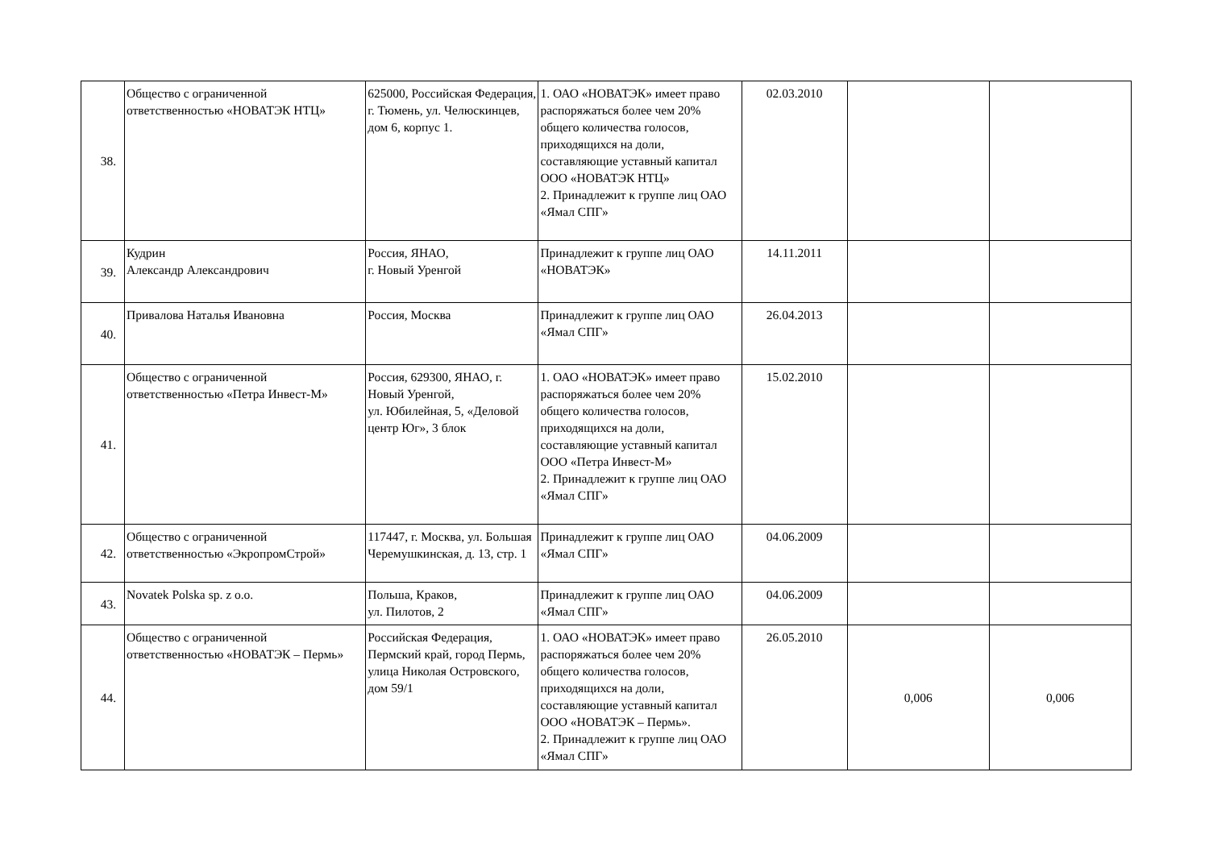| 38. | Общество с ограниченной ответственностью «НОВАТЭК НТЦ» | 625000, Российская Федерация, г. Тюмень, ул. Челюскинцев, дом 6, корпус 1. | 1. ОАО «НОВАТЭК» имеет право распоряжаться более чем 20% общего количества голосов, приходящихся на доли, составляющие уставный капитал ООО «НОВАТЭК НТЦ» 2. Принадлежит к группе лиц ОАО «Ямал СПГ» | 02.03.2010 | | |
| 39. | Кудрин Александр Александрович | Россия, ЯНАО, г. Новый Уренгой | Принадлежит к группе лиц ОАО «НОВАТЭК» | 14.11.2011 | | |
| 40. | Привалова Наталья Ивановна | Россия, Москва | Принадлежит к группе лиц ОАО «Ямал СПГ» | 26.04.2013 | | |
| 41. | Общество с ограниченной ответственностью «Петра Инвест-М» | Россия, 629300, ЯНАО, г. Новый Уренгой, ул. Юбилейная, 5, «Деловой центр Юг», 3 блок | 1. ОАО «НОВАТЭК» имеет право распоряжаться более чем 20% общего количества голосов, приходящихся на доли, составляющие уставный капитал ООО «Петра Инвест-М» 2. Принадлежит к группе лиц ОАО «Ямал СПГ» | 15.02.2010 | | |
| 42. | Общество с ограниченной ответственностью «ЭкропромСтрой» | 117447, г. Москва, ул. Большая Черемушкинская, д. 13, стр. 1 | Принадлежит к группе лиц ОАО «Ямал СПГ» | 04.06.2009 | | |
| 43. | Novatek Polska sp. z o.o. | Польша, Краков, ул. Пилотов, 2 | Принадлежит к группе лиц ОАО «Ямал СПГ» | 04.06.2009 | | |
| 44. | Общество с ограниченной ответственностью «НОВАТЭК – Пермь» | Российская Федерация, Пермский край, город Пермь, улица Николая Островского, дом 59/1 | 1. ОАО «НОВАТЭК» имеет право распоряжаться более чем 20% общего количества голосов, приходящихся на доли, составляющие уставный капитал ООО «НОВАТЭК – Пермь». 2. Принадлежит к группе лиц ОАО «Ямал СПГ» | 26.05.2010 | 0,006 | 0,006 |